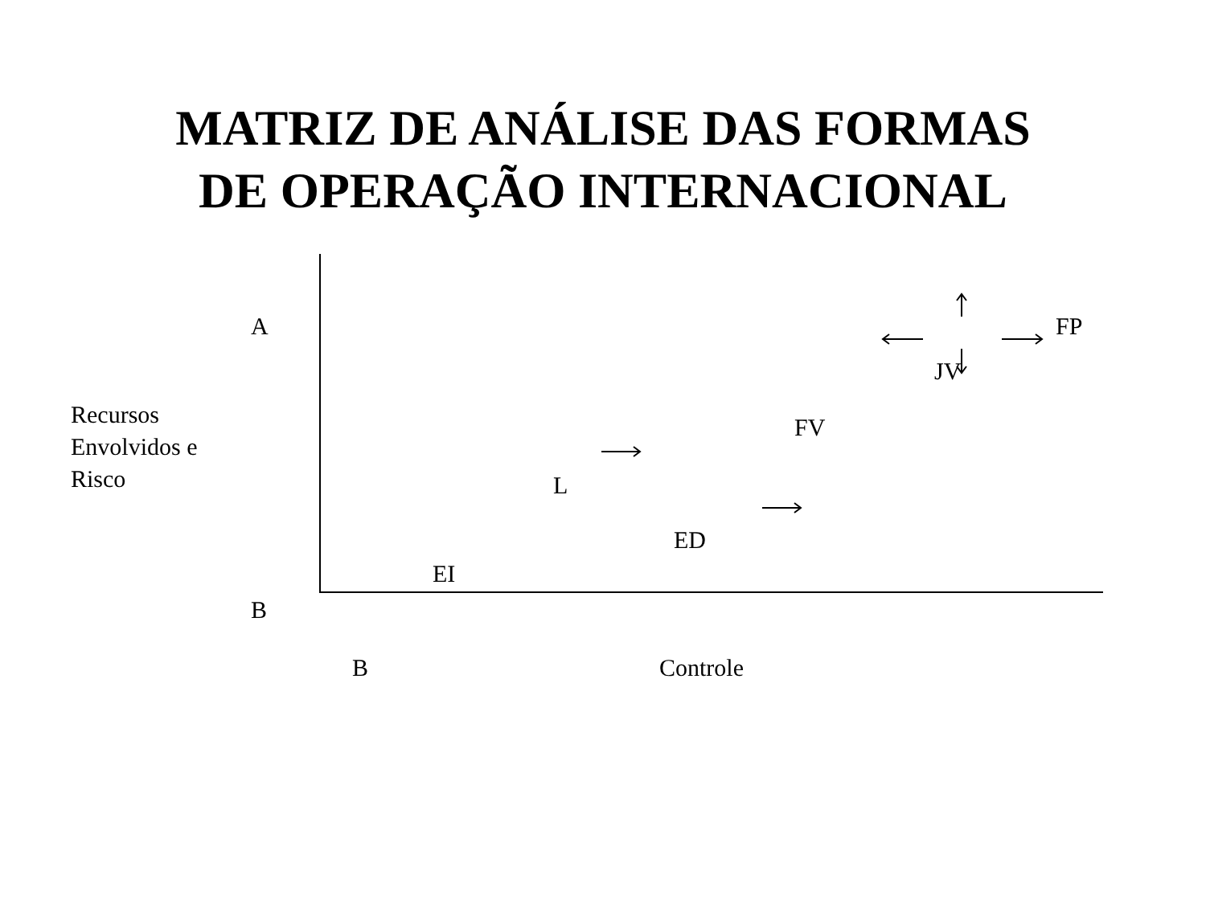MATRIZ DE ANÁLISE DAS FORMAS
DE OPERAÇÃO INTERNACIONAL
A
Recursos
Envolvidos e
Risco
B
FP
JV
FV
L
ED
EI
B Controle